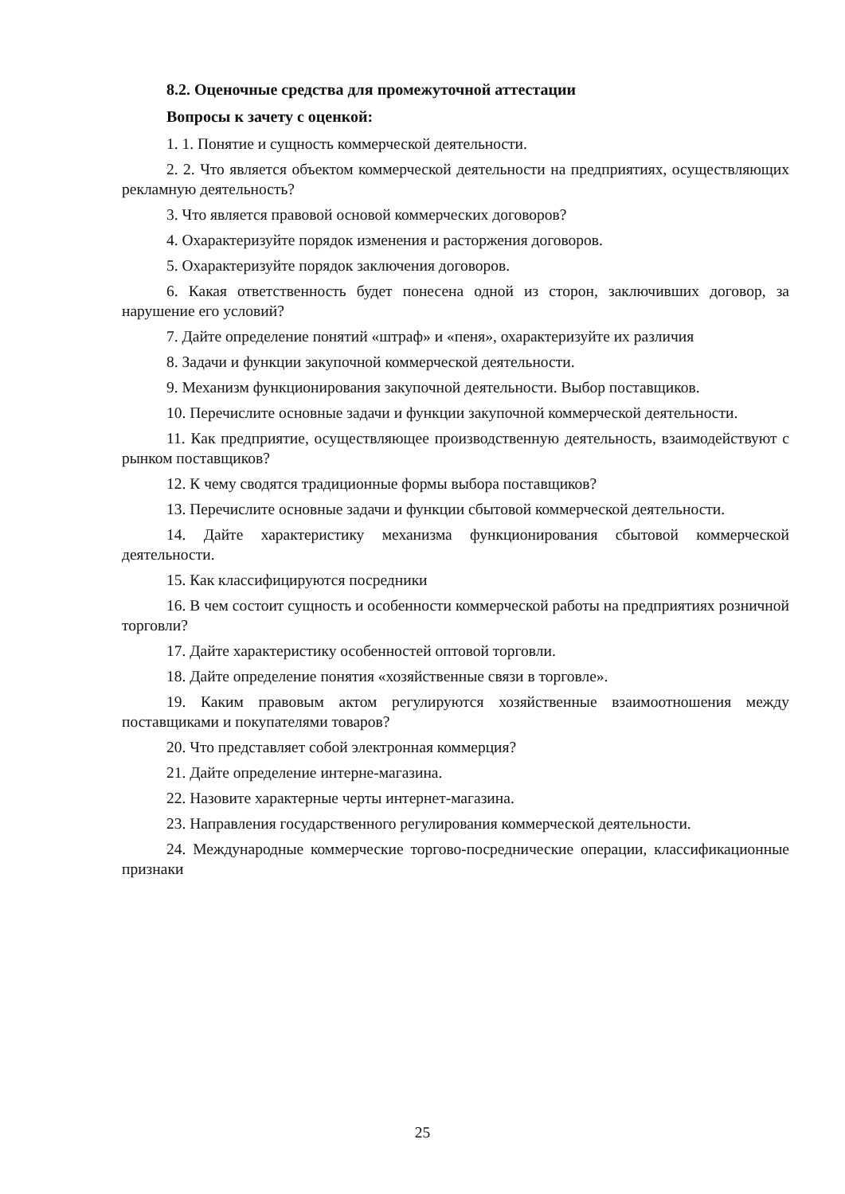8.2. Оценочные средства для промежуточной аттестации
Вопросы к зачету с оценкой:
1. 1. Понятие и сущность коммерческой деятельности.
2. 2. Что является объектом коммерческой деятельности на предприятиях, осуществляющих рекламную деятельность?
3. Что является правовой основой коммерческих договоров?
4. Охарактеризуйте порядок изменения и расторжения договоров.
5. Охарактеризуйте порядок заключения договоров.
6. Какая ответственность будет понесена одной из сторон, заключивших договор, за нарушение его условий?
7. Дайте определение понятий «штраф» и «пеня», охарактеризуйте их различия
8. Задачи и функции закупочной коммерческой деятельности.
9. Механизм функционирования закупочной деятельности. Выбор поставщиков.
10. Перечислите основные задачи и функции закупочной коммерческой деятельности.
11. Как предприятие, осуществляющее производственную деятельность, взаимодействуют с рынком поставщиков?
12. К чему сводятся традиционные формы выбора поставщиков?
13. Перечислите основные задачи и функции сбытовой коммерческой деятельности.
14. Дайте характеристику механизма функционирования сбытовой коммерческой деятельности.
15. Как классифицируются посредники
16. В чем состоит сущность и особенности коммерческой работы на предприятиях розничной торговли?
17. Дайте характеристику особенностей оптовой торговли.
18. Дайте определение понятия «хозяйственные связи в торговле».
19. Каким правовым актом регулируются хозяйственные взаимоотношения между поставщиками и покупателями товаров?
20. Что представляет собой электронная коммерция?
21. Дайте определение интерне-магазина.
22. Назовите характерные черты интернет-магазина.
23. Направления государственного регулирования коммерческой деятельности.
24. Международные коммерческие торгово-посреднические операции, классификационные признаки
25